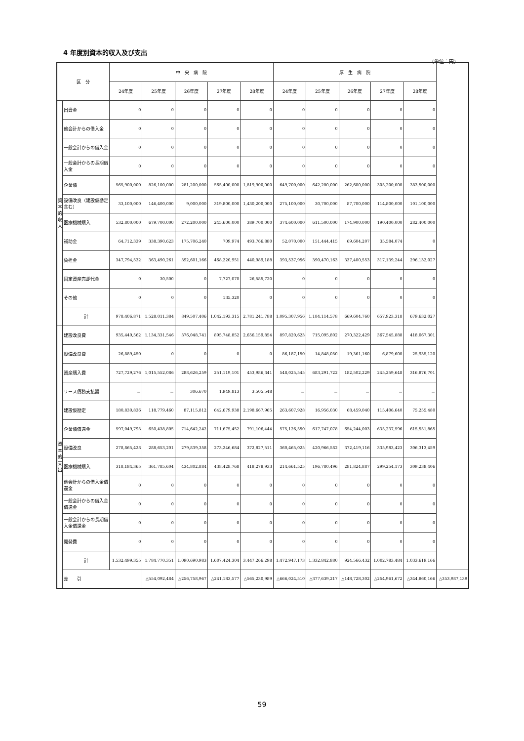4 年度別資本的収入及び支出
(単位：円)
| 区 分 | | 中 央 病 院 | | | | | 厚 生 病 院 | | | | | |
| --- | --- | --- | --- | --- | --- | --- | --- | --- | --- | --- | --- | --- |
| | | 24年度 | 25年度 | 26年度 | 27年度 | 28年度 | 24年度 | 25年度 | 26年度 | 27年度 | 28年度 | |
| 資本的収入 | 出資金 | 0 | 0 | 0 | 0 | 0 | 0 | 0 | 0 | 0 | 0 | |
| | 他会計からの借入金 | 0 | 0 | 0 | 0 | 0 | 0 | 0 | 0 | 0 | 0 | |
| | 一般会計からの借入金 | 0 | 0 | 0 | 0 | 0 | 0 | 0 | 0 | 0 | 0 | |
| | 一般会計からの長期借入金 | 0 | 0 | 0 | 0 | 0 | 0 | 0 | 0 | 0 | 0 | |
| | 企業債 | 565,900,000 | 826,100,000 | 281,200,000 | 565,400,000 | 1,819,900,000 | 649,700,000 | 642,200,000 | 262,600,000 | 305,200,000 | 383,500,000 | |
| | 設備改良（建設仮勘定含む） | 33,100,000 | 146,400,000 | 9,000,000 | 319,800,000 | 1,430,200,000 | 275,100,000 | 30,700,000 | 87,700,000 | 114,800,000 | 101,100,000 | |
| | 医療機械購入 | 532,800,000 | 679,700,000 | 272,200,000 | 245,600,000 | 389,700,000 | 374,600,000 | 611,500,000 | 174,900,000 | 190,400,000 | 282,400,000 | |
| | 補助金 | 64,712,339 | 338,390,623 | 175,706,240 | 709,974 | 493,766,880 | 52,070,000 | 151,444,415 | 69,604,207 | 35,584,074 | 0 | |
| | 負担金 | 347,794,532 | 363,490,261 | 392,601,166 | 468,220,951 | 440,989,188 | 393,537,956 | 390,470,163 | 337,400,553 | 317,139,244 | 296,132,027 | |
| | 固定資産売却代金 | 0 | 30,500 | 0 | 7,727,070 | 26,585,720 | 0 | 0 | 0 | 0 | 0 | |
| | その他 | 0 | 0 | 0 | 135,320 | 0 | 0 | 0 | 0 | 0 | 0 | |
| | 計 | 978,406,871 | 1,528,011,384 | 849,507,406 | 1,042,193,315 | 2,781,241,788 | 1,095,307,956 | 1,184,114,578 | 669,604,760 | 657,923,318 | 679,632,027 | |
| 資本的支出 | 建設改良費 | 935,449,562 | 1,134,331,546 | 376,048,741 | 895,748,852 | 2,656,159,854 | 897,820,623 | 715,095,802 | 270,322,429 | 367,545,888 | 418,067,301 | |
| | 設備改良費 | 26,889,450 | 0 | 0 | 0 | 0 | 86,187,150 | 14,848,050 | 19,361,160 | 6,879,600 | 25,935,120 | |
| | 資産購入費 | 727,729,276 | 1,015,552,086 | 288,626,259 | 251,119,101 | 453,986,341 | 548,025,545 | 683,291,722 | 182,502,229 | 245,259,648 | 316,876,701 | |
| | リース債務支払額 | － | － | 306,670 | 1,949,813 | 3,505,548 | － | － | － | － | － | |
| | 建設仮勘定 | 180,830,836 | 118,779,460 | 87,115,812 | 642,679,938 | 2,198,667,965 | 263,607,928 | 16,956,030 | 68,459,040 | 115,406,640 | 75,255,480 | |
| | 企業債償還金 | 597,049,793 | 650,438,805 | 714,642,242 | 711,675,452 | 791,106,444 | 575,126,550 | 617,747,078 | 654,244,003 | 635,237,596 | 615,551,865 | |
| | 設備改良 | 278,865,428 | 288,653,201 | 279,839,358 | 273,246,684 | 372,827,511 | 360,465,025 | 420,966,582 | 372,419,116 | 335,983,423 | 306,313,459 | |
| | 医療機械購入 | 318,184,365 | 361,785,604 | 434,802,884 | 438,428,768 | 418,278,933 | 214,661,525 | 196,780,496 | 281,824,887 | 299,254,173 | 309,238,406 | |
| | 他会計からの借入金償還金 | 0 | 0 | 0 | 0 | 0 | 0 | 0 | 0 | 0 | 0 | |
| | 一般会計からの借入金償還金 | 0 | 0 | 0 | 0 | 0 | 0 | 0 | 0 | 0 | 0 | |
| | 一般会計からの長期借入金償還金 | 0 | 0 | 0 | 0 | 0 | 0 | 0 | 0 | 0 | 0 | |
| | 開発費 | 0 | 0 | 0 | 0 | 0 | 0 | 0 | 0 | 0 | 0 | |
| | 計 | 1,532,499,355 | 1,784,770,351 | 1,090,690,983 | 1,607,424,304 | 3,447,266,298 | 1,472,947,173 | 1,332,842,880 | 924,566,432 | 1,002,783,484 | 1,033,619,166 | |
| | 差 引 | | △554,092,484 | △256,758,967 | △241,183,577 | △565,230,989 | △666,024,510 | △377,639,217 | △148,728,302 | △254,961,672 | △344,860,166 | △353,987,139 |
59